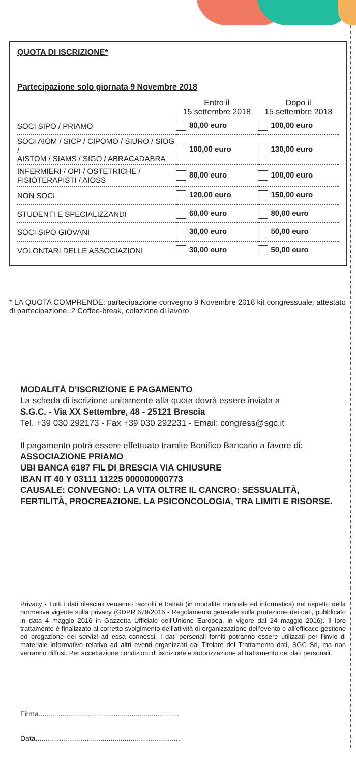QUOTA DI ISCRIZIONE*
Partecipazione solo giornata 9 Novembre 2018
| | Entro il 15 settembre 2018 | Dopo il 15 settembre 2018 |
| --- | --- | --- |
| SOCI SIPO / PRIAMO | 80,00 euro | 100,00 euro |
| SOCI AIOM / SICP / CIPOMO / SIURO / SIOG / AISTOM / SIAMS / SIGO / ABRACADABRA | 100,00 euro | 130,00 euro |
| INFERMIERI / OPI / OSTETRICHE / FISIOTERAPISTI / AIOSS | 80,00 euro | 100,00 euro |
| NON SOCI | 120,00 euro | 150,00 euro |
| STUDENTI E SPECIALIZZANDI | 60,00 euro | 80,00 euro |
| SOCI SIPO GIOVANI | 30,00 euro | 50,00 euro |
| VOLONTARI DELLE ASSOCIAZIONI | 30,00 euro | 50,00 euro |
* LA QUOTA COMPRENDE: partecipazione convegno 9 Novembre 2018 kit congressuale, attestato di partecipazione, 2 Coffee-break, colazione di lavoro
MODALITÀ D’ISCRIZIONE E PAGAMENTO
La scheda di iscrizione unitamente alla quota dovrà essere inviata a
S.G.C. - Via XX Settembre, 48 - 25121 Brescia
Tel. +39 030 292173 - Fax +39 030 292231 - Email: congress@sgc.it
Il pagamento potrà essere effettuato tramite Bonifico Bancario a favore di:
ASSOCIAZIONE PRIAMO
UBI BANCA 6187 FIL DI BRESCIA VIA CHIUSURE
IBAN IT 40 Y 03111 11225 000000000773
CAUSALE: CONVEGNO: LA VITA OLTRE IL CANCRO: SESSUALITÀ, FERTILITÀ, PROCREAZIONE. LA PSICONCOLOGIA, TRA LIMITI E RISORSE.
Privacy - Tutti i dati rilasciati verranno raccolti e trattati (in modalità manuale ed informatica) nel rispetto della normativa vigente sulla privacy (GDPR 679/2016 - Regolamento generale sulla protezione dei dati, pubblicato in data 4 maggio 2016 in Gazzetta Ufficiale dell’Unione Europea, in vigore dal 24 maggio 2016). Il loro trattamento è finalizzato al corretto svolgimento dell’attività di organizzazione dell’evento e all’efficace gestione ed erogazione dei servizi ad essa connessi. I dati personali forniti potranno essere utilizzati per l’invio di materiale informativo relativo ad altri eventi organizzati dal Titolare del Trattamento dati, SGC Srl, ma non verranno diffusi. Per accettazione condizioni di iscrizione e autorizzazione al trattamento dei dati personali.
Firma.......................................................................
Data..........................................................................